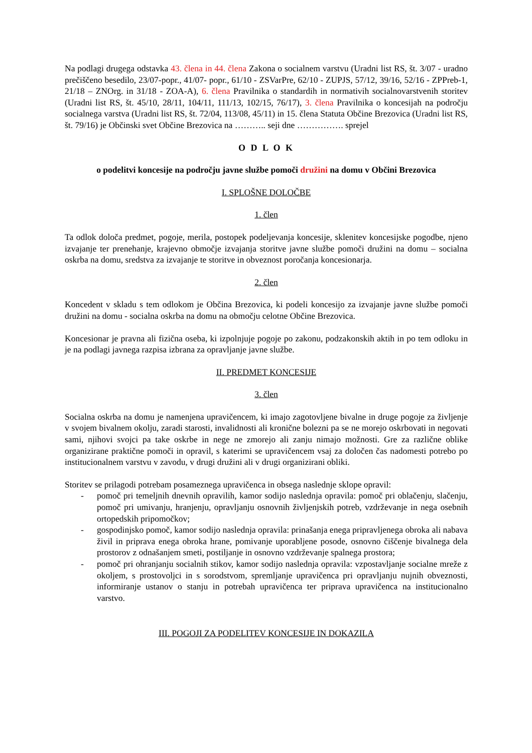Na podlagi drugega odstavka 43. člena in 44. člena Zakona o socialnem varstvu (Uradni list RS, št. 3/07 - uradno prečiščeno besedilo, 23/07-popr., 41/07- popr., 61/10 - ZSVarPre, 62/10 - ZUPJS, 57/12, 39/16, 52/16 - ZPPreb-1, 21/18 – ZNOrg. in 31/18 - ZOA-A), 6. člena Pravilnika o standardih in normativih socialnovarstvenih storitev (Uradni list RS, št. 45/10, 28/11, 104/11, 111/13, 102/15, 76/17), 3. člena Pravilnika o koncesijah na področju socialnega varstva (Uradni list RS, št. 72/04, 113/08, 45/11) in 15. člena Statuta Občine Brezovica (Uradni list RS, št. 79/16) je Občinski svet Občine Brezovica na ……….. seji dne ……………. sprejel
O D L O K
o podelitvi koncesije na področju javne službe pomoči družini na domu v Občini Brezovica
I. SPLOŠNE DOLOČBE
1. člen
Ta odlok določa predmet, pogoje, merila, postopek podeljevanja koncesije, sklenitev koncesijske pogodbe, njeno izvajanje ter prenehanje, krajevno območje izvajanja storitve javne službe pomoči družini na domu – socialna oskrba na domu, sredstva za izvajanje te storitve in obveznost poročanja koncesionarja.
2. člen
Koncedent v skladu s tem odlokom je Občina Brezovica, ki podeli koncesijo za izvajanje javne službe pomoči družini na domu - socialna oskrba na domu na območju celotne Občine Brezovica.
Koncesionar je pravna ali fizična oseba, ki izpolnjuje pogoje po zakonu, podzakonskih aktih in po tem odloku in je na podlagi javnega razpisa izbrana za opravljanje javne službe.
II. PREDMET KONCESIJE
3. člen
Socialna oskrba na domu je namenjena upravičencem, ki imajo zagotovljene bivalne in druge pogoje za življenje v svojem bivalnem okolju, zaradi starosti, invalidnosti ali kronične bolezni pa se ne morejo oskrbovati in negovati sami, njihovi svojci pa take oskrbe in nege ne zmorejo ali zanju nimajo možnosti. Gre za različne oblike organizirane praktične pomoči in opravil, s katerimi se upravičencem vsaj za določen čas nadomesti potrebo po institucionalnem varstvu v zavodu, v drugi družini ali v drugi organizirani obliki.
Storitev se prilagodi potrebam posameznega upravičenca in obsega naslednje sklope opravil:
- pomoč pri temeljnih dnevnih opravilih, kamor sodijo naslednja opravila: pomoč pri oblačenju, slačenju, pomoč pri umivanju, hranjenju, opravljanju osnovnih življenjskih potreb, vzdrževanje in nega osebnih ortopedskih pripomočkov;
- gospodinjsko pomoč, kamor sodijo naslednja opravila: prinašanja enega pripravljenega obroka ali nabava živil in priprava enega obroka hrane, pomivanje uporabljene posode, osnovno čiščenje bivalnega dela prostorov z odnašanjem smeti, postiljanje in osnovno vzdrževanje spalnega prostora;
- pomoč pri ohranjanju socialnih stikov, kamor sodijo naslednja opravila: vzpostavljanje socialne mreže z okoljem, s prostovoljci in s sorodstvom, spremljanje upravičenca pri opravljanju nujnih obveznosti, informiranje ustanov o stanju in potrebah upravičenca ter priprava upravičenca na institucionalno varstvo.
III. POGOJI ZA PODELITEV KONCESIJE IN DOKAZILA